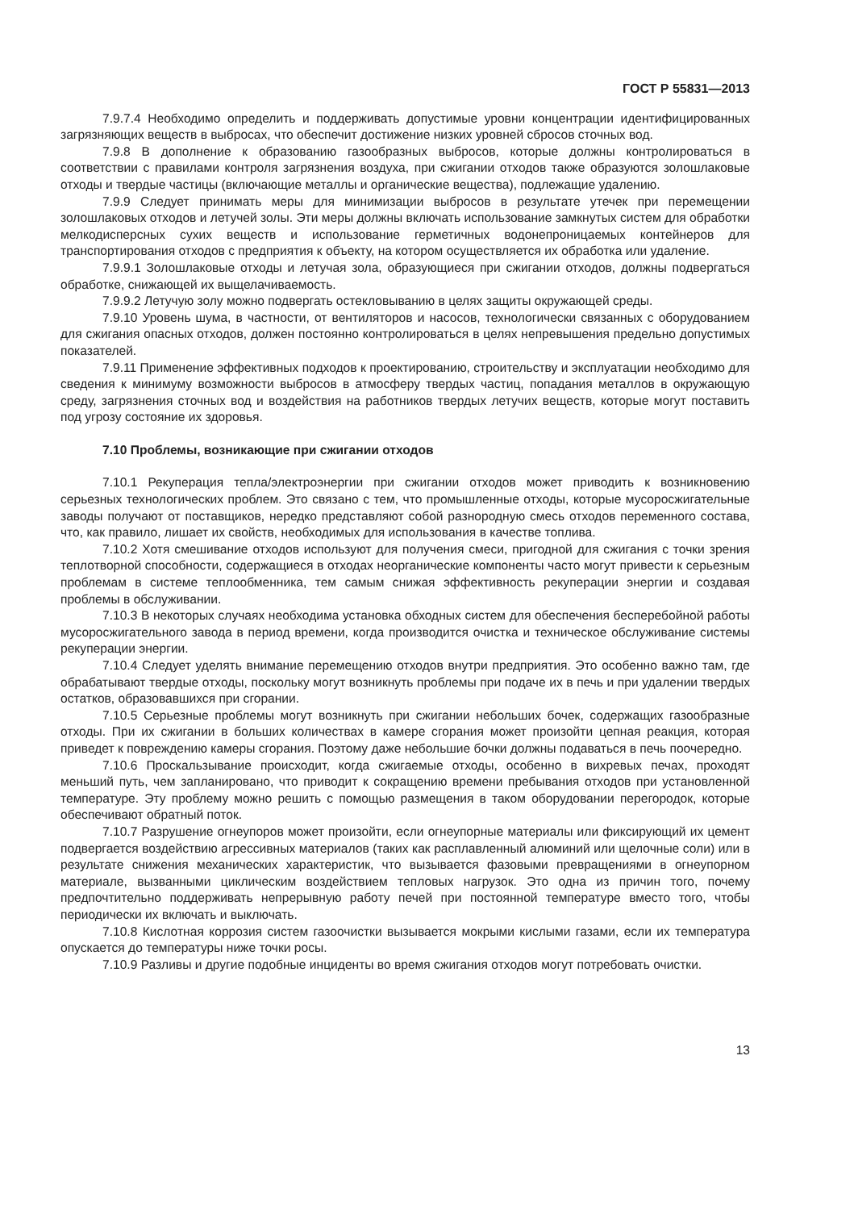ГОСТ Р 55831—2013
7.9.7.4 Необходимо определить и поддерживать допустимые уровни концентрации идентифицированных загрязняющих веществ в выбросах, что обеспечит достижение низких уровней сбросов сточных вод.
7.9.8 В дополнение к образованию газообразных выбросов, которые должны контролироваться в соответствии с правилами контроля загрязнения воздуха, при сжигании отходов также образуются золошлаковые отходы и твердые частицы (включающие металлы и органические вещества), подлежащие удалению.
7.9.9 Следует принимать меры для минимизации выбросов в результате утечек при перемещении золошлаковых отходов и летучей золы. Эти меры должны включать использование замкнутых систем для обработки мелкодисперсных сухих веществ и использование герметичных водонепроницаемых контейнеров для транспортирования отходов с предприятия к объекту, на котором осуществляется их обработка или удаление.
7.9.9.1 Золошлаковые отходы и летучая зола, образующиеся при сжигании отходов, должны подвергаться обработке, снижающей их выщелачиваемость.
7.9.9.2 Летучую золу можно подвергать остекловыванию в целях защиты окружающей среды.
7.9.10 Уровень шума, в частности, от вентиляторов и насосов, технологически связанных с оборудованием для сжигания опасных отходов, должен постоянно контролироваться в целях непревышения предельно допустимых показателей.
7.9.11 Применение эффективных подходов к проектированию, строительству и эксплуатации необходимо для сведения к минимуму возможности выбросов в атмосферу твердых частиц, попадания металлов в окружающую среду, загрязнения сточных вод и воздействия на работников твердых летучих веществ, которые могут поставить под угрозу состояние их здоровья.
7.10 Проблемы, возникающие при сжигании отходов
7.10.1 Рекуперация тепла/электроэнергии при сжигании отходов может приводить к возникновению серьезных технологических проблем. Это связано с тем, что промышленные отходы, которые мусоросжигательные заводы получают от поставщиков, нередко представляют собой разнородную смесь отходов переменного состава, что, как правило, лишает их свойств, необходимых для использования в качестве топлива.
7.10.2 Хотя смешивание отходов используют для получения смеси, пригодной для сжигания с точки зрения теплотворной способности, содержащиеся в отходах неорганические компоненты часто могут привести к серьезным проблемам в системе теплообменника, тем самым снижая эффективность рекуперации энергии и создавая проблемы в обслуживании.
7.10.3 В некоторых случаях необходима установка обходных систем для обеспечения бесперебойной работы мусоросжигательного завода в период времени, когда производится очистка и техническое обслуживание системы рекуперации энергии.
7.10.4 Следует уделять внимание перемещению отходов внутри предприятия. Это особенно важно там, где обрабатывают твердые отходы, поскольку могут возникнуть проблемы при подаче их в печь и при удалении твердых остатков, образовавшихся при сгорании.
7.10.5 Серьезные проблемы могут возникнуть при сжигании небольших бочек, содержащих газообразные отходы. При их сжигании в больших количествах в камере сгорания может произойти цепная реакция, которая приведет к повреждению камеры сгорания. Поэтому даже небольшие бочки должны подаваться в печь поочередно.
7.10.6 Проскальзывание происходит, когда сжигаемые отходы, особенно в вихревых печах, проходят меньший путь, чем запланировано, что приводит к сокращению времени пребывания отходов при установленной температуре. Эту проблему можно решить с помощью размещения в таком оборудовании перегородок, которые обеспечивают обратный поток.
7.10.7 Разрушение огнеупоров может произойти, если огнеупорные материалы или фиксирующий их цемент подвергается воздействию агрессивных материалов (таких как расплавленный алюминий или щелочные соли) или в результате снижения механических характеристик, что вызывается фазовыми превращениями в огнеупорном материале, вызванными циклическим воздействием тепловых нагрузок. Это одна из причин того, почему предпочтительно поддерживать непрерывную работу печей при постоянной температуре вместо того, чтобы периодически их включать и выключать.
7.10.8 Кислотная коррозия систем газоочистки вызывается мокрыми кислыми газами, если их температура опускается до температуры ниже точки росы.
7.10.9 Разливы и другие подобные инциденты во время сжигания отходов могут потребовать очистки.
13